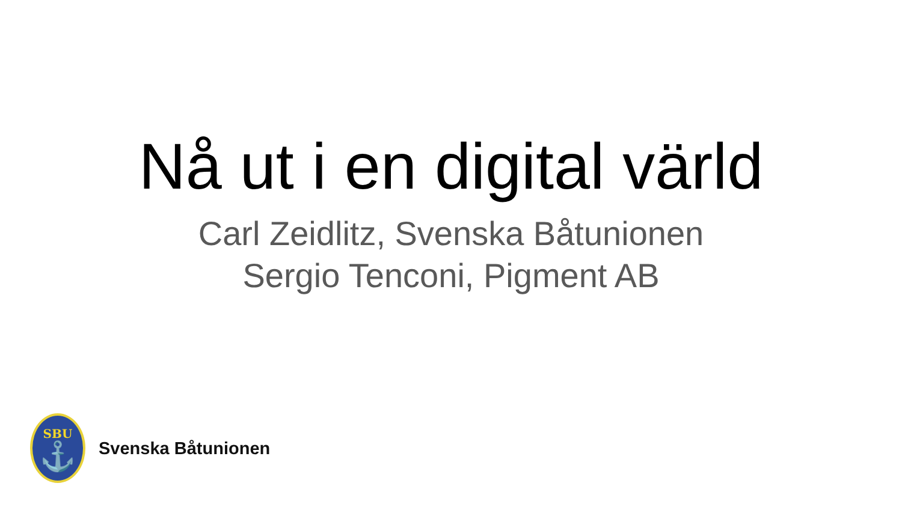Nå ut i en digital värld
Carl Zeidlitz, Svenska Båtunionen
Sergio Tenconi, Pigment AB
SBU
⚓
Svenska Båtunionen